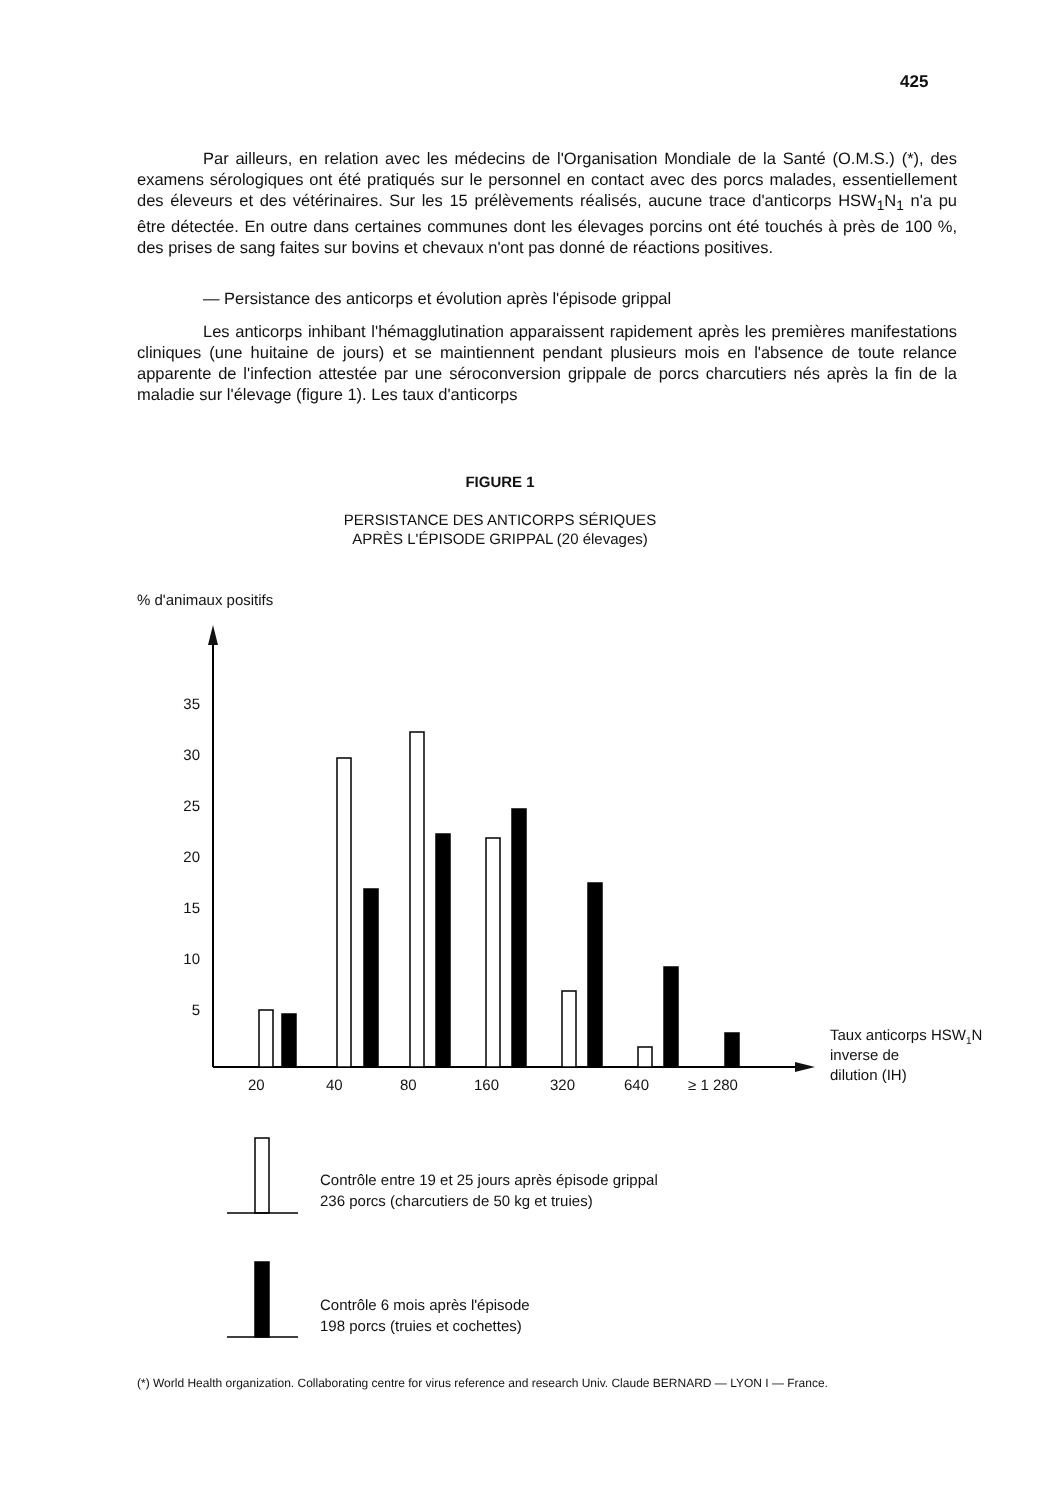425
Par ailleurs, en relation avec les médecins de l'Organisation Mondiale de la Santé (O.M.S.) (*), des examens sérologiques ont été pratiqués sur le personnel en contact avec des porcs malades, essentiellement des éleveurs et des vétérinaires. Sur les 15 prélèvements réalisés, aucune trace d'anticorps HSW<sub>1</sub>N<sub>1</sub> n'a pu être détectée. En outre dans certaines communes dont les élevages porcins ont été touchés à près de 100 %, des prises de sang faites sur bovins et chevaux n'ont pas donné de réactions positives.
— Persistance des anticorps et évolution après l'épisode grippal
Les anticorps inhibant l'hémagglutination apparaissent rapidement après les premières manifestations cliniques (une huitaine de jours) et se maintiennent pendant plusieurs mois en l'absence de toute relance apparente de l'infection attestée par une séroconversion grippale de porcs charcutiers nés après la fin de la maladie sur l'élevage (figure 1). Les taux d'anticorps
FIGURE 1
PERSISTANCE DES ANTICORPS SÉRIQUES
APRÈS L'ÉPISODE GRIPPAL (20 élevages)
% d'animaux positifs
35
30
25
20
15
10
5
20
40
80
160
320
640
≥ 1 280
Taux anticorps HSW1N
inverse de
dilution (IH)
Contrôle entre 19 et 25 jours après épisode grippal
236 porcs (charcutiers de 50 kg et truies)
Contrôle 6 mois après l'épisode
198 porcs (truies et cochettes)
(*) World Health organization. Collaborating centre for virus reference and research Univ. Claude BERNARD — LYON I — France.